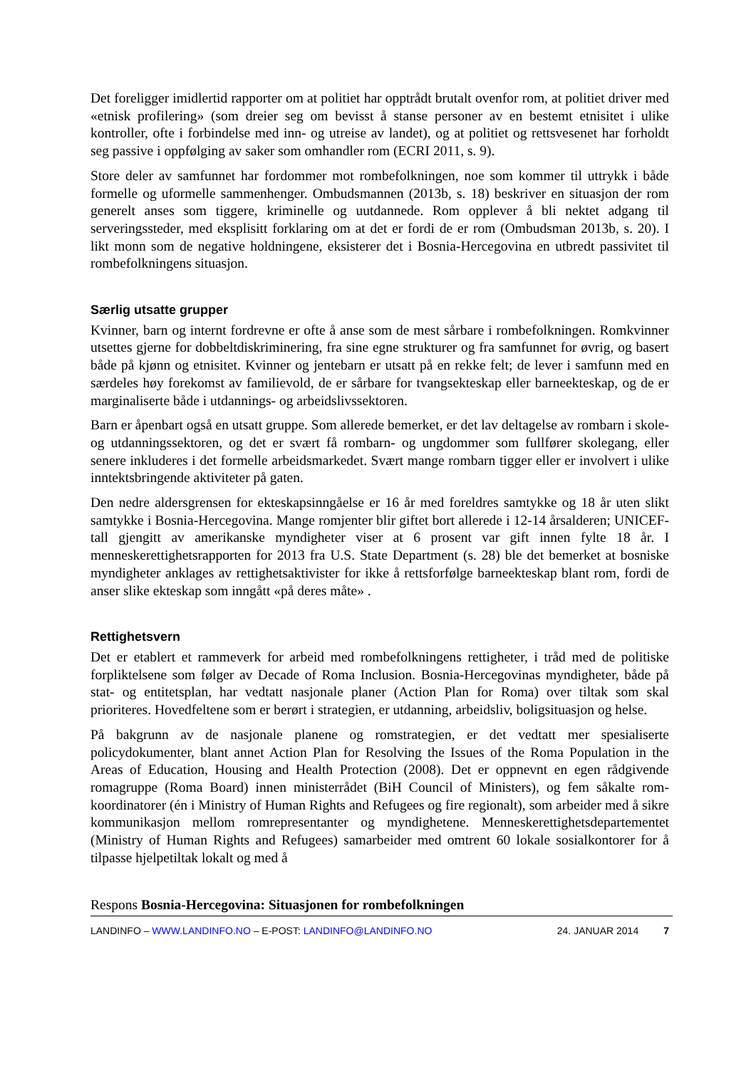Det foreligger imidlertid rapporter om at politiet har opptrådt brutalt ovenfor rom, at politiet driver med «etnisk profilering» (som dreier seg om bevisst å stanse personer av en bestemt etnisitet i ulike kontroller, ofte i forbindelse med inn- og utreise av landet), og at politiet og rettsvesenet har forholdt seg passive i oppfølging av saker som omhandler rom (ECRI 2011, s. 9).
Store deler av samfunnet har fordommer mot rombefolkningen, noe som kommer til uttrykk i både formelle og uformelle sammenhenger. Ombudsmannen (2013b, s. 18) beskriver en situasjon der rom generelt anses som tiggere, kriminelle og uutdannede. Rom opplever å bli nektet adgang til serveringssteder, med eksplisitt forklaring om at det er fordi de er rom (Ombudsman 2013b, s. 20). I likt monn som de negative holdningene, eksisterer det i Bosnia-Hercegovina en utbredt passivitet til rombefolkningens situasjon.
Særlig utsatte grupper
Kvinner, barn og internt fordrevne er ofte å anse som de mest sårbare i rombefolkningen. Romkvinner utsettes gjerne for dobbeltdiskriminering, fra sine egne strukturer og fra samfunnet for øvrig, og basert både på kjønn og etnisitet. Kvinner og jentebarn er utsatt på en rekke felt; de lever i samfunn med en særdeles høy forekomst av familievold, de er sårbare for tvangsekteskap eller barneekteskap, og de er marginaliserte både i utdannings- og arbeidslivssektoren.
Barn er åpenbart også en utsatt gruppe. Som allerede bemerket, er det lav deltagelse av rombarn i skole- og utdanningssektoren, og det er svært få rombarn- og ungdommer som fullfører skolegang, eller senere inkluderes i det formelle arbeidsmarkedet. Svært mange rombarn tigger eller er involvert i ulike inntektsbringende aktiviteter på gaten.
Den nedre aldersgrensen for ekteskapsinngåelse er 16 år med foreldres samtykke og 18 år uten slikt samtykke i Bosnia-Hercegovina. Mange romjenter blir giftet bort allerede i 12-14 årsalderen; UNICEF-tall gjengitt av amerikanske myndigheter viser at 6 prosent var gift innen fylte 18 år. I menneskerettighetsrapporten for 2013 fra U.S. State Department (s. 28) ble det bemerket at bosniske myndigheter anklages av rettighetsaktivister for ikke å rettsforfølge barneekteskap blant rom, fordi de anser slike ekteskap som inngått «på deres måte» .
Rettighetsvern
Det er etablert et rammeverk for arbeid med rombefolkningens rettigheter, i tråd med de politiske forpliktelsene som følger av Decade of Roma Inclusion. Bosnia-Hercegovinas myndigheter, både på stat- og entitetsplan, har vedtatt nasjonale planer (Action Plan for Roma) over tiltak som skal prioriteres. Hovedfeltene som er berørt i strategien, er utdanning, arbeidsliv, boligsituasjon og helse.
På bakgrunn av de nasjonale planene og romstrategien, er det vedtatt mer spesialiserte policydokumenter, blant annet Action Plan for Resolving the Issues of the Roma Population in the Areas of Education, Housing and Health Protection (2008). Det er oppnevnt en egen rådgivende romagruppe (Roma Board) innen ministerrådet (BiH Council of Ministers), og fem såkalte rom-koordinatorer (én i Ministry of Human Rights and Refugees og fire regionalt), som arbeider med å sikre kommunikasjon mellom romrepresentanter og myndighetene. Menneskerettighetsdepartementet (Ministry of Human Rights and Refugees) samarbeider med omtrent 60 lokale sosialkontorer for å tilpasse hjelpetiltak lokalt og med å
Respons Bosnia-Hercegovina: Situasjonen for rombefolkningen
LANDINFO – WWW.LANDINFO.NO – E-POST: LANDINFO@LANDINFO.NO 24. JANUAR 2014 7